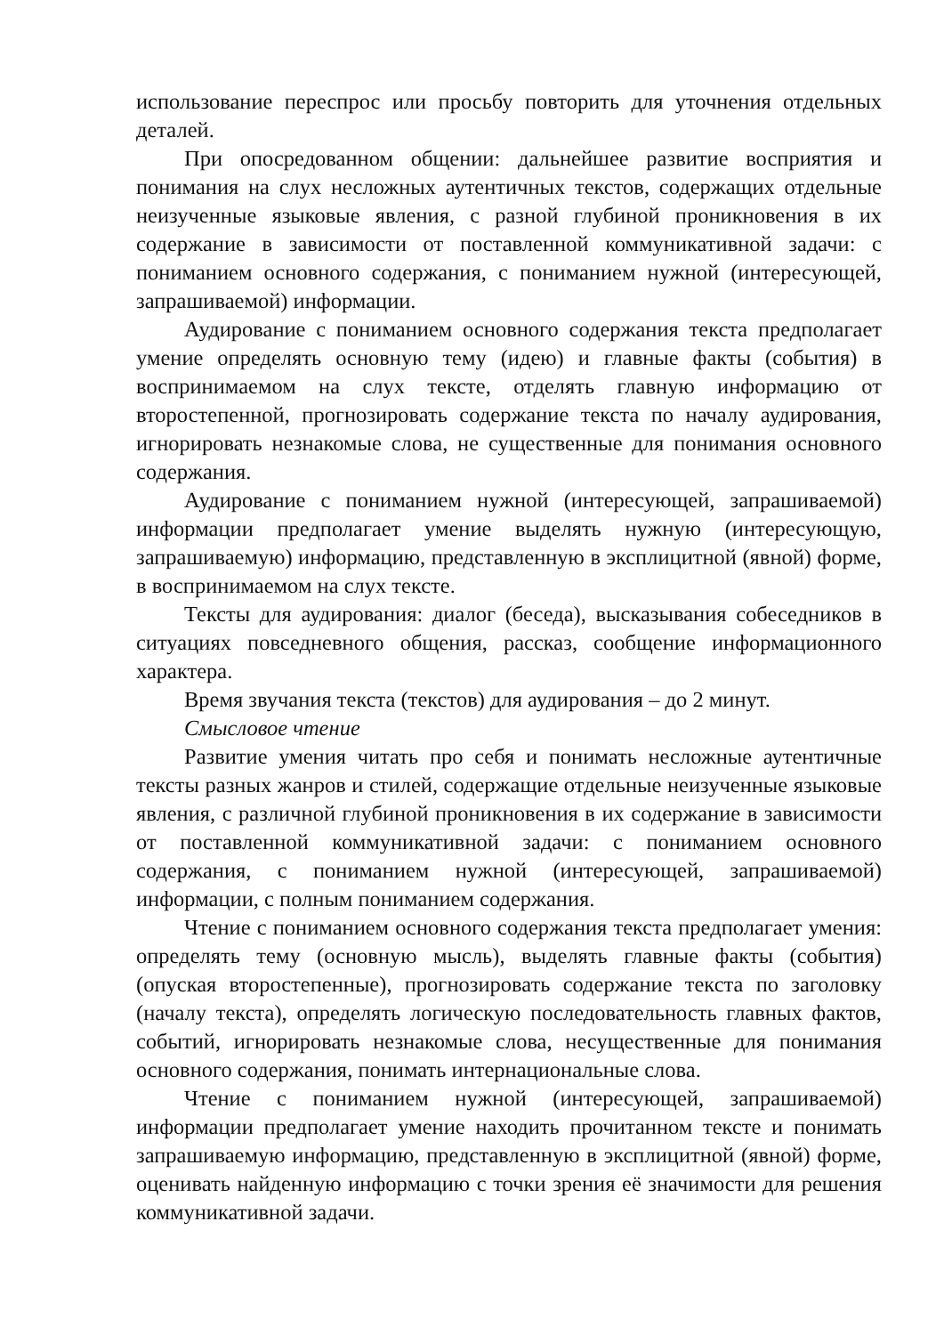использование переспрос или просьбу повторить для уточнения отдельных деталей.
При опосредованном общении: дальнейшее развитие восприятия и понимания на слух несложных аутентичных текстов, содержащих отдельные неизученные языковые явления, с разной глубиной проникновения в их содержание в зависимости от поставленной коммуникативной задачи: с пониманием основного содержания, с пониманием нужной (интересующей, запрашиваемой) информации.
Аудирование с пониманием основного содержания текста предполагает умение определять основную тему (идею) и главные факты (события) в воспринимаемом на слух тексте, отделять главную информацию от второстепенной, прогнозировать содержание текста по началу аудирования, игнорировать незнакомые слова, не существенные для понимания основного содержания.
Аудирование с пониманием нужной (интересующей, запрашиваемой) информации предполагает умение выделять нужную (интересующую, запрашиваемую) информацию, представленную в эксплицитной (явной) форме, в воспринимаемом на слух тексте.
Тексты для аудирования: диалог (беседа), высказывания собеседников в ситуациях повседневного общения, рассказ, сообщение информационного характера.
Время звучания текста (текстов) для аудирования – до 2 минут.
Смысловое чтение
Развитие умения читать про себя и понимать несложные аутентичные тексты разных жанров и стилей, содержащие отдельные неизученные языковые явления, с различной глубиной проникновения в их содержание в зависимости от поставленной коммуникативной задачи: с пониманием основного содержания, с пониманием нужной (интересующей, запрашиваемой) информации, с полным пониманием содержания.
Чтение с пониманием основного содержания текста предполагает умения: определять тему (основную мысль), выделять главные факты (события) (опуская второстепенные), прогнозировать содержание текста по заголовку (началу текста), определять логическую последовательность главных фактов, событий, игнорировать незнакомые слова, несущественные для понимания основного содержания, понимать интернациональные слова.
Чтение с пониманием нужной (интересующей, запрашиваемой) информации предполагает умение находить прочитанном тексте и понимать запрашиваемую информацию, представленную в эксплицитной (явной) форме, оценивать найденную информацию с точки зрения её значимости для решения коммуникативной задачи.